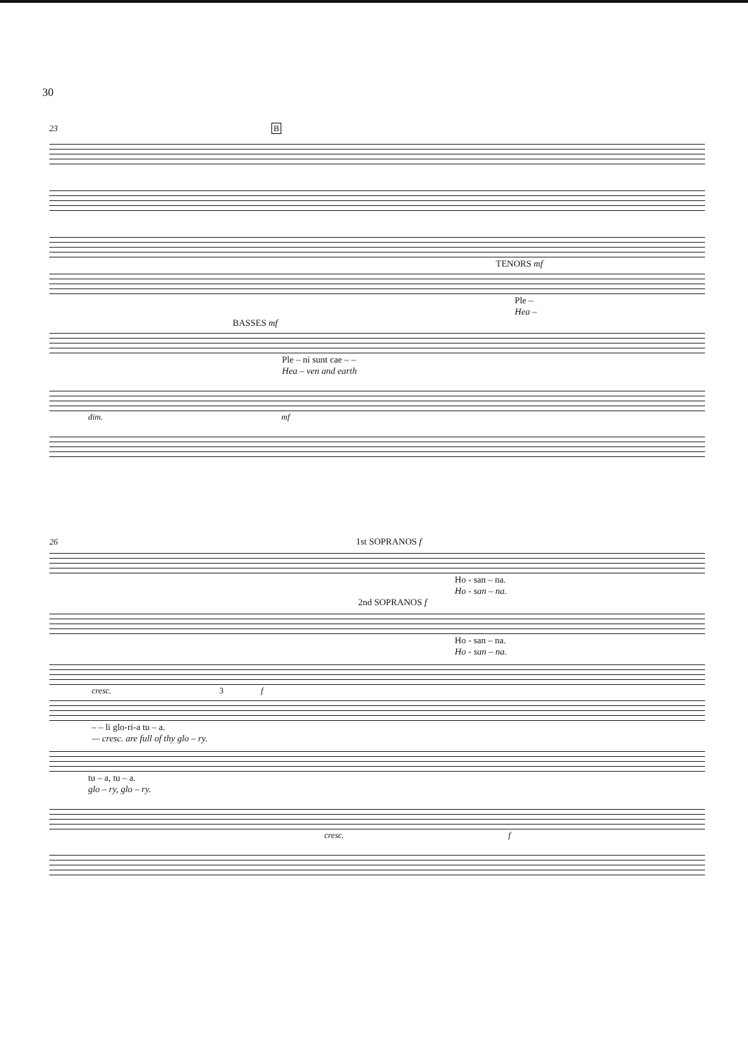30
23 B
TENORS mf
Ple –
Hea –
BASSES mf
Ple – ni sunt cae – –
Hea – ven and earth
dim. mf
26 1st SOPRANOS f
Ho - san – na.
Ho - san – na.
2nd SOPRANOS f
Ho - san – na.
Ho - san – na.
cresc. 3 f
– – li glo-ri-a tu – a.
— cresc. are full of thy glo – ry.
tu – a, tu – a.
glo – ry, glo – ry.
cresc. f